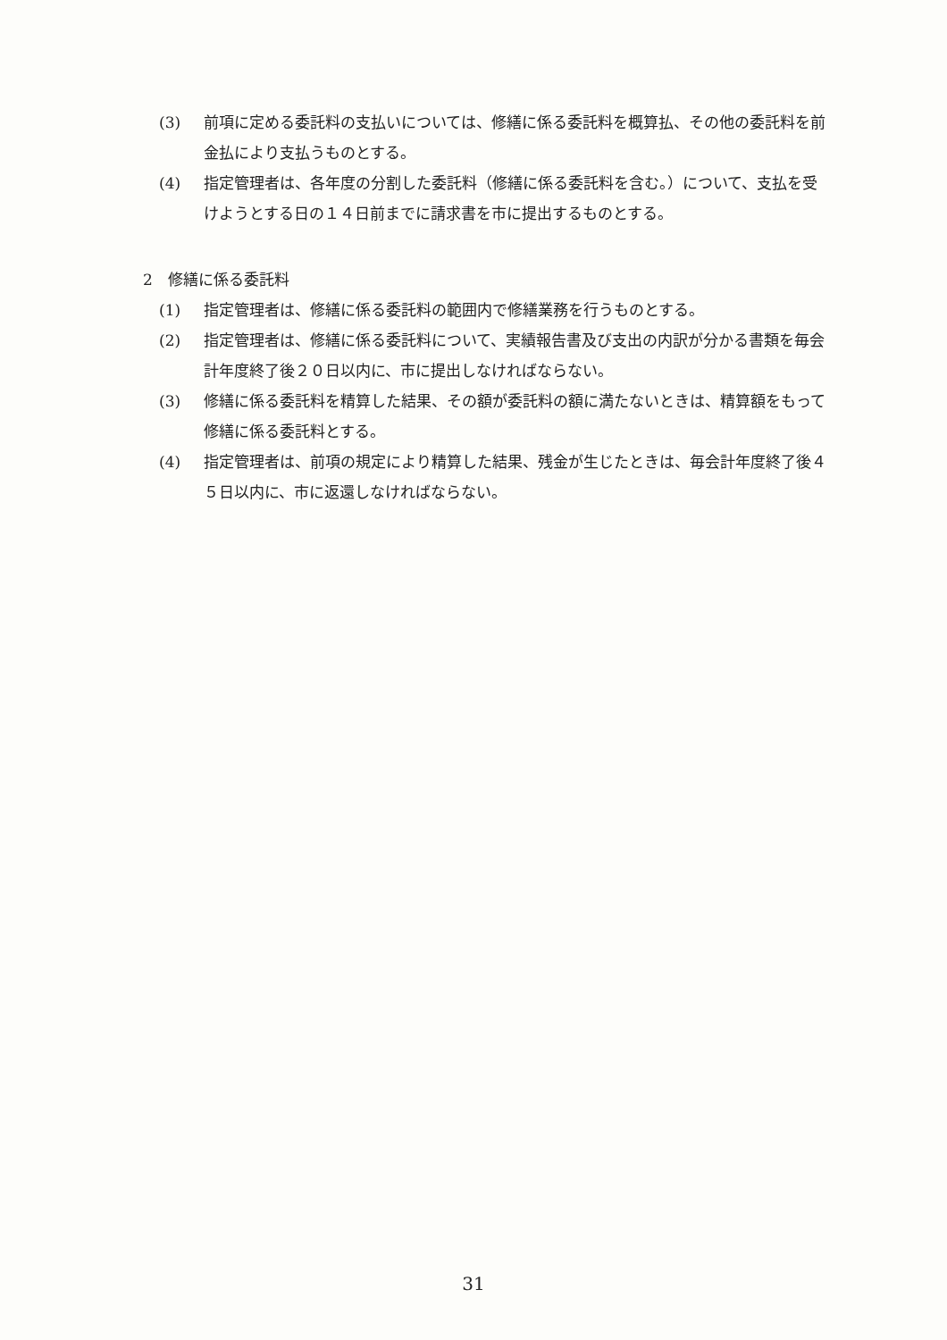(3) 前項に定める委託料の支払いについては、修繕に係る委託料を概算払、その他の委託料を前金払により支払うものとする。
(4) 指定管理者は、各年度の分割した委託料（修繕に係る委託料を含む。）について、支払を受けようとする日の１４日前までに請求書を市に提出するものとする。
2　修繕に係る委託料
(1) 指定管理者は、修繕に係る委託料の範囲内で修繕業務を行うものとする。
(2) 指定管理者は、修繕に係る委託料について、実績報告書及び支出の内訳が分かる書類を毎会計年度終了後２０日以内に、市に提出しなければならない。
(3) 修繕に係る委託料を精算した結果、その額が委託料の額に満たないときは、精算額をもって修繕に係る委託料とする。
(4) 指定管理者は、前項の規定により精算した結果、残金が生じたときは、毎会計年度終了後４５日以内に、市に返還しなければならない。
31